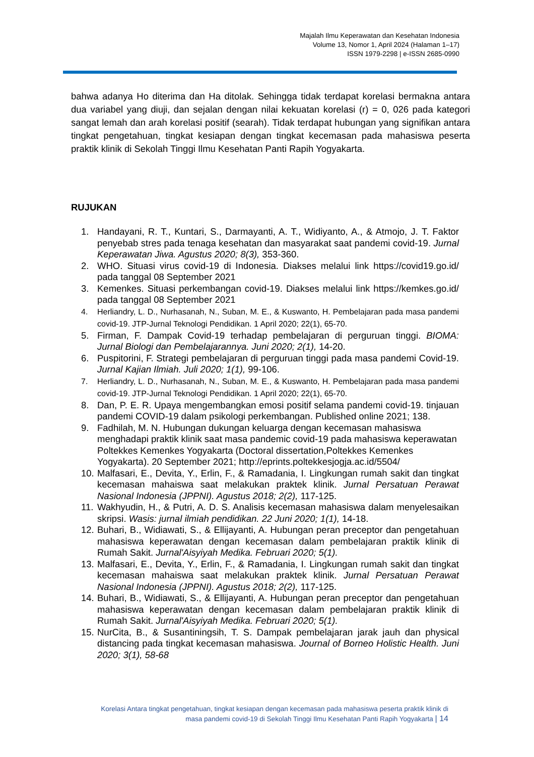Majalah Ilmu Keperawatan dan Kesehatan Indonesia
Volume 13, Nomor 1, April 2024 (Halaman 1–17)
ISSN 1979-2298 | e-ISSN 2685-0990
bahwa adanya Ho diterima dan Ha ditolak. Sehingga tidak terdapat korelasi bermakna antara dua variabel yang diuji, dan sejalan dengan nilai kekuatan korelasi (r) = 0, 026 pada kategori sangat lemah dan arah korelasi positif (searah). Tidak terdapat hubungan yang signifikan antara tingkat pengetahuan, tingkat kesiapan dengan tingkat kecemasan pada mahasiswa peserta praktik klinik di Sekolah Tinggi Ilmu Kesehatan Panti Rapih Yogyakarta.
RUJUKAN
1. Handayani, R. T., Kuntari, S., Darmayanti, A. T., Widiyanto, A., & Atmojo, J. T. Faktor penyebab stres pada tenaga kesehatan dan masyarakat saat pandemi covid-19. Jurnal Keperawatan Jiwa. Agustus 2020; 8(3), 353-360.
2. WHO. Situasi virus covid-19 di Indonesia. Diakses melalui link https://covid19.go.id/ pada tanggal 08 September 2021
3. Kemenkes. Situasi perkembangan covid-19. Diakses melalui link https://kemkes.go.id/ pada tanggal 08 September 2021
4. Herliandry, L. D., Nurhasanah, N., Suban, M. E., & Kuswanto, H. Pembelajaran pada masa pandemi covid-19. JTP-Jurnal Teknologi Pendidikan. 1 April 2020; 22(1), 65-70.
5. Firman, F. Dampak Covid-19 terhadap pembelajaran di perguruan tinggi. BIOMA: Jurnal Biologi dan Pembelajarannya. Juni 2020; 2(1), 14-20.
6. Puspitorini, F. Strategi pembelajaran di perguruan tinggi pada masa pandemi Covid-19. Jurnal Kajian Ilmiah. Juli 2020; 1(1), 99-106.
7. Herliandry, L. D., Nurhasanah, N., Suban, M. E., & Kuswanto, H. Pembelajaran pada masa pandemi covid-19. JTP-Jurnal Teknologi Pendidikan. 1 April 2020; 22(1), 65-70.
8. Dan, P. E. R. Upaya mengembangkan emosi positif selama pandemi covid-19. tinjauan pandemi COVID-19 dalam psikologi perkembangan. Published online 2021; 138.
9. Fadhilah, M. N. Hubungan dukungan keluarga dengan kecemasan mahasiswa menghadapi praktik klinik saat masa pandemic covid-19 pada mahasiswa keperawatan Poltekkes Kemenkes Yogyakarta (Doctoral dissertation,Poltekkes Kemenkes Yogyakarta). 20 September 2021; http://eprints.poltekkesjogja.ac.id/5504/
10. Malfasari, E., Devita, Y., Erlin, F., & Ramadania, I. Lingkungan rumah sakit dan tingkat kecemasan mahaiswa saat melakukan praktek klinik. Jurnal Persatuan Perawat Nasional Indonesia (JPPNI). Agustus 2018; 2(2), 117-125.
11. Wakhyudin, H., & Putri, A. D. S. Analisis kecemasan mahasiswa dalam menyelesaikan skripsi. Wasis: jurnal ilmiah pendidikan. 22 Juni 2020; 1(1), 14-18.
12. Buhari, B., Widiawati, S., & Ellijayanti, A. Hubungan peran preceptor dan pengetahuan mahasiswa keperawatan dengan kecemasan dalam pembelajaran praktik klinik di Rumah Sakit. Jurnal'Aisyiyah Medika. Februari 2020; 5(1).
13. Malfasari, E., Devita, Y., Erlin, F., & Ramadania, I. Lingkungan rumah sakit dan tingkat kecemasan mahaiswa saat melakukan praktek klinik. Jurnal Persatuan Perawat Nasional Indonesia (JPPNI). Agustus 2018; 2(2), 117-125.
14. Buhari, B., Widiawati, S., & Ellijayanti, A. Hubungan peran preceptor dan pengetahuan mahasiswa keperawatan dengan kecemasan dalam pembelajaran praktik klinik di Rumah Sakit. Jurnal'Aisyiyah Medika. Februari 2020; 5(1).
15. NurCita, B., & Susantiningsih, T. S. Dampak pembelajaran jarak jauh dan physical distancing pada tingkat kecemasan mahasiswa. Journal of Borneo Holistic Health. Juni 2020; 3(1), 58-68
Korelasi Antara tingkat pengetahuan, tingkat kesiapan dengan kecemasan pada mahasiswa peserta praktik klinik di
masa pandemi covid-19 di Sekolah Tinggi Ilmu Kesehatan Panti Rapih Yogyakarta | 14